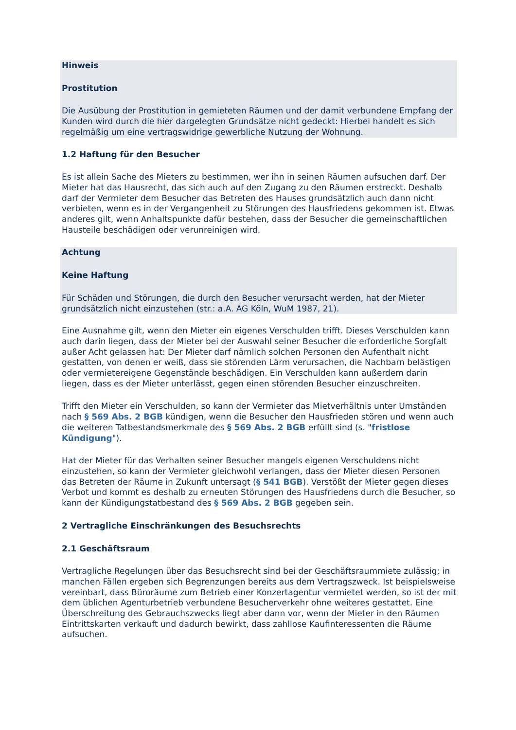Hinweis
Prostitution
Die Ausübung der Prostitution in gemieteten Räumen und der damit verbundene Empfang der Kunden wird durch die hier dargelegten Grundsätze nicht gedeckt: Hierbei handelt es sich regelmäßig um eine vertragswidrige gewerbliche Nutzung der Wohnung.
1.2 Haftung für den Besucher
Es ist allein Sache des Mieters zu bestimmen, wer ihn in seinen Räumen aufsuchen darf. Der Mieter hat das Hausrecht, das sich auch auf den Zugang zu den Räumen erstreckt. Deshalb darf der Vermieter dem Besucher das Betreten des Hauses grundsätzlich auch dann nicht verbieten, wenn es in der Vergangenheit zu Störungen des Hausfriedens gekommen ist. Etwas anderes gilt, wenn Anhaltspunkte dafür bestehen, dass der Besucher die gemeinschaftlichen Hausteile beschädigen oder verunreinigen wird.
Achtung
Keine Haftung
Für Schäden und Störungen, die durch den Besucher verursacht werden, hat der Mieter grundsätzlich nicht einzustehen (str.: a.A. AG Köln, WuM 1987, 21).
Eine Ausnahme gilt, wenn den Mieter ein eigenes Verschulden trifft. Dieses Verschulden kann auch darin liegen, dass der Mieter bei der Auswahl seiner Besucher die erforderliche Sorgfalt außer Acht gelassen hat: Der Mieter darf nämlich solchen Personen den Aufenthalt nicht gestatten, von denen er weiß, dass sie störenden Lärm verursachen, die Nachbarn belästigen oder vermietereigene Gegenstände beschädigen. Ein Verschulden kann außerdem darin liegen, dass es der Mieter unterlässt, gegen einen störenden Besucher einzuschreiten.
Trifft den Mieter ein Verschulden, so kann der Vermieter das Mietverhältnis unter Umständen nach § 569 Abs. 2 BGB kündigen, wenn die Besucher den Hausfrieden stören und wenn auch die weiteren Tatbestandsmerkmale des § 569 Abs. 2 BGB erfüllt sind (s. "fristlose Kündigung").
Hat der Mieter für das Verhalten seiner Besucher mangels eigenen Verschuldens nicht einzustehen, so kann der Vermieter gleichwohl verlangen, dass der Mieter diesen Personen das Betreten der Räume in Zukunft untersagt (§ 541 BGB). Verstößt der Mieter gegen dieses Verbot und kommt es deshalb zu erneuten Störungen des Hausfriedens durch die Besucher, so kann der Kündigungstatbestand des § 569 Abs. 2 BGB gegeben sein.
2 Vertragliche Einschränkungen des Besuchsrechts
2.1 Geschäftsraum
Vertragliche Regelungen über das Besuchsrecht sind bei der Geschäftsraummiete zulässig; in manchen Fällen ergeben sich Begrenzungen bereits aus dem Vertragszweck. Ist beispielsweise vereinbart, dass Büroräume zum Betrieb einer Konzertagentur vermietet werden, so ist der mit dem üblichen Agenturbetrieb verbundene Besucherverkehr ohne weiteres gestattet. Eine Überschreitung des Gebrauchszwecks liegt aber dann vor, wenn der Mieter in den Räumen Eintrittskarten verkauft und dadurch bewirkt, dass zahllose Kaufinteressenten die Räume aufsuchen.